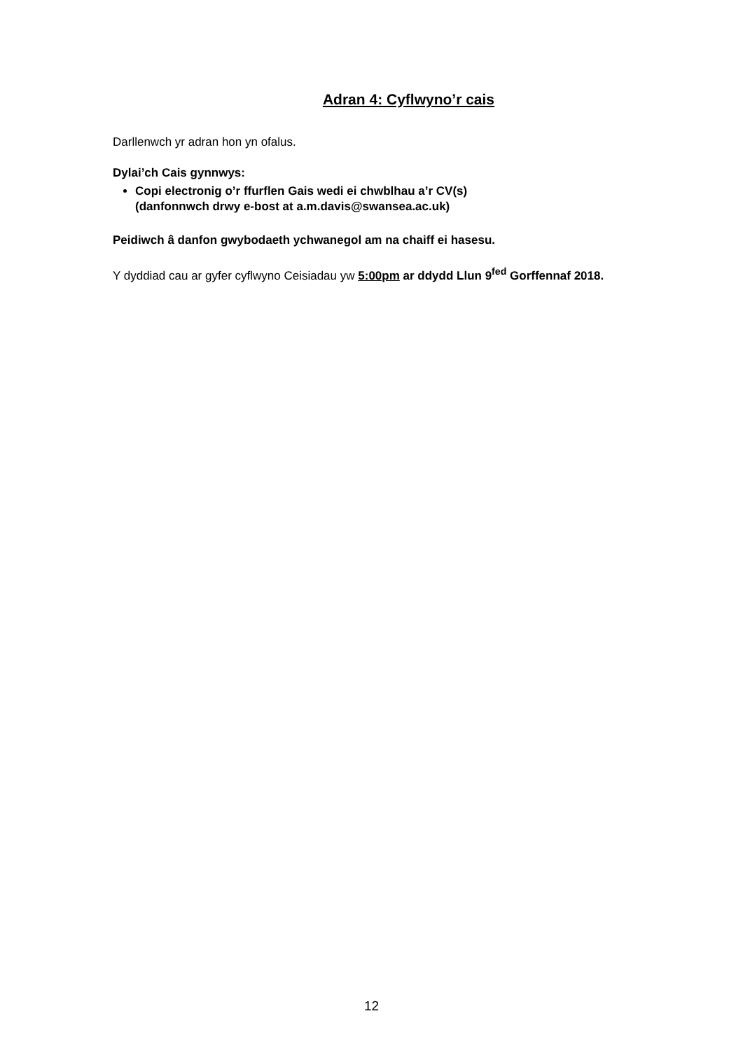Adran 4: Cyflwyno’r cais
Darllenwch yr adran hon yn ofalus.
Dylai’ch Cais gynnwys:
Copi electronig o’r ffurflen Gais wedi ei chwblhau a’r CV(s)
(danfonnwch drwy e-bost at a.m.davis@swansea.ac.uk)
Peidiwch â danfon gwybodaeth ychwanegol am na chaiff ei hasesu.
Y dyddiad cau ar gyfer cyflwyno Ceisiadau yw 5:00pm ar ddydd Llun 9<sup>fed</sup> Gorffennaf 2018.
12